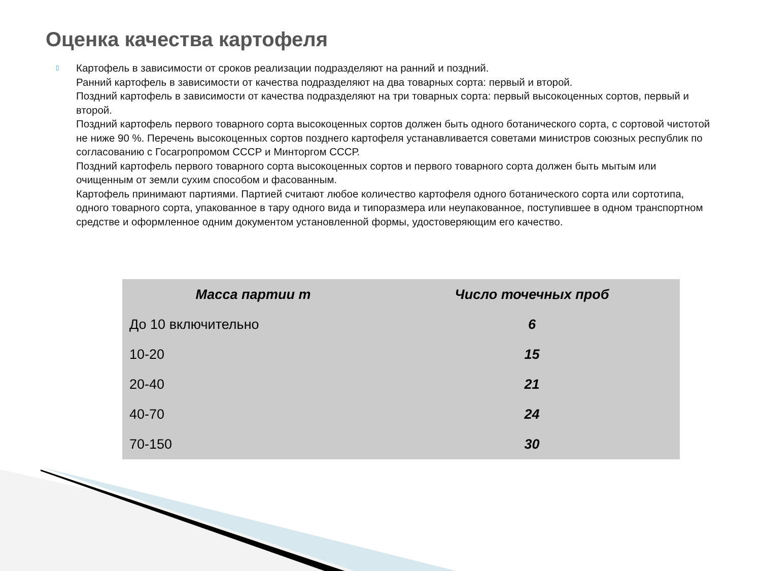Оценка качества картофеля
▯
Картофель в зависимости от сроков реализации подразделяют на ранний и поздний.
Ранний картофель в зависимости от качества подразделяют на два товарных сорта: первый и второй.
Поздний картофель в зависимости от качества подразделяют на три товарных сорта: первый высокоценных сортов, первый и второй.
Поздний картофель первого товарного сорта высокоценных сортов должен быть одного ботанического сорта, с сортовой чистотой не ниже 90 %. Перечень высокоценных сортов позднего картофеля устанавливается советами министров союзных республик по согласованию с Госагропромом СССР и Минторгом СССР.
Поздний картофель первого товарного сорта высокоценных сортов и первого товарного сорта должен быть мытым или очищенным от земли сухим способом и фасованным.
Картофель принимают партиями. Партией считают любое количество картофеля одного ботанического сорта или сортотипа, одного товарного сорта, упакованное в тару одного вида и типоразмера или неупакованное, поступившее в одном транспортном средстве и оформленное одним документом установленной формы, удостоверяющим его качество.
| Масса партии т | Число точечных проб |
| --- | --- |
| До 10 включительно | 6 |
| 10-20 | 15 |
| 20-40 | 21 |
| 40-70 | 24 |
| 70-150 | 30 |